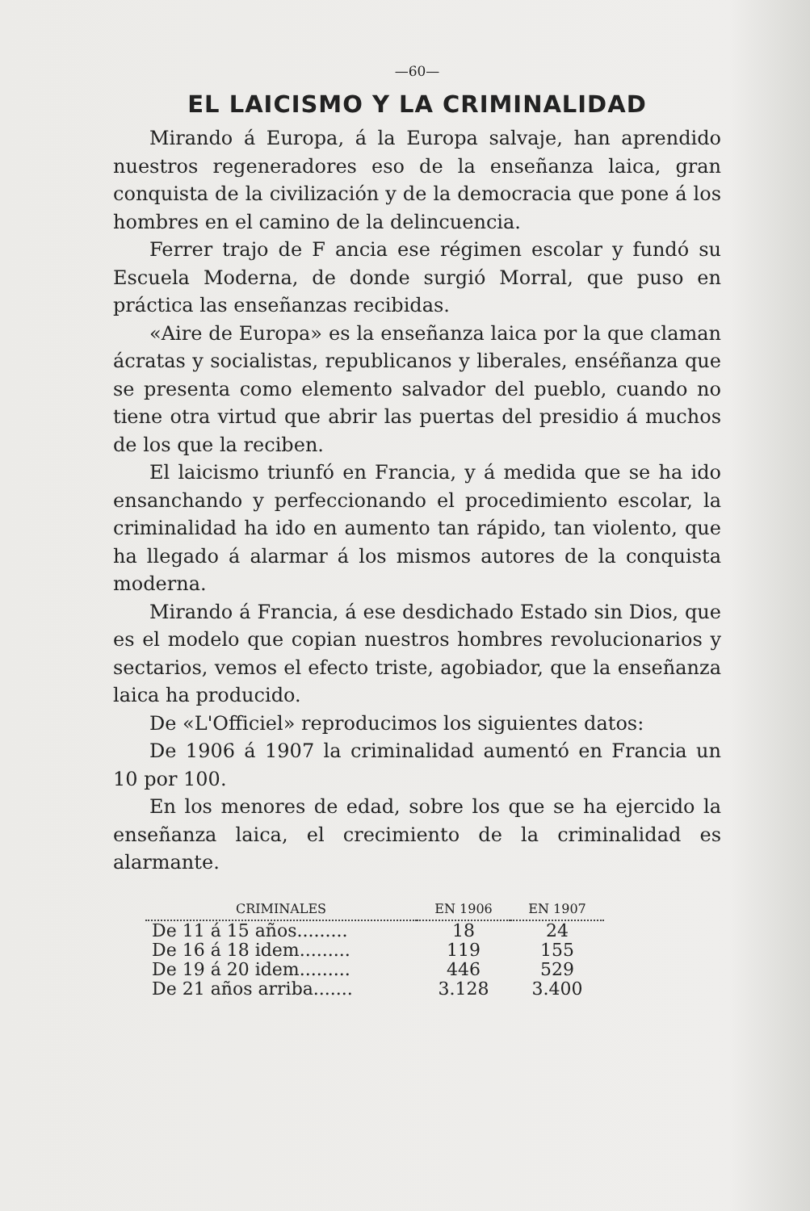—60—
EL LAICISMO Y LA CRIMINALIDAD
Mirando á Europa, á la Europa salvaje, han aprendido nuestros regeneradores eso de la enseñanza laica, gran conquista de la civilización y de la democracia que pone á los hombres en el camino de la delincuencia.
Ferrer trajo de F ancia ese régimen escolar y fundó su Escuela Moderna, de donde surgió Morral, que puso en práctica las enseñanzas recibidas.
«Aire de Europa» es la enseñanza laica por la que claman ácratas y socialistas, republicanos y liberales, enséñanza que se presenta como elemento salvador del pueblo, cuando no tiene otra virtud que abrir las puertas del presidio á muchos de los que la reciben.
El laicismo triunfó en Francia, y á medida que se ha ido ensanchando y perfeccionando el procedimiento escolar, la criminalidad ha ido en aumento tan rápido, tan violento, que ha llegado á alarmar á los mismos autores de la conquista moderna.
Mirando á Francia, á ese desdichado Estado sin Dios, que es el modelo que copian nuestros hombres revolucionarios y sectarios, vemos el efecto triste, agobiador, que la enseñanza laica ha producido.
De «L'Officiel» reproducimos los siguientes datos:
De 1906 á 1907 la criminalidad aumentó en Francia un 10 por 100.
En los menores de edad, sobre los que se ha ejercido la enseñanza laica, el crecimiento de la criminalidad es alarmante.
| CRIMINALES | EN 1906 | EN 1907 |
| --- | --- | --- |
| De 11 á 15 años......... | 18 | 24 |
| De 16 á 18 idem......... | 119 | 155 |
| De 19 á 20 idem......... | 446 | 529 |
| De 21 años arriba....... | 3.128 | 3.400 |